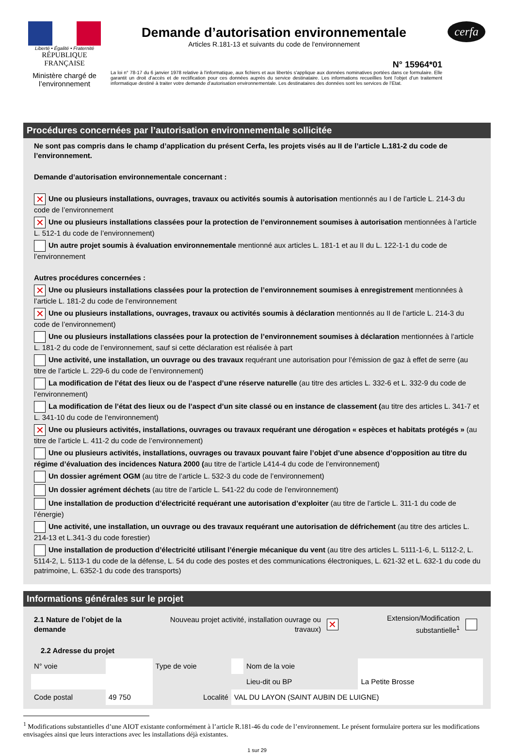Liberté • Égalité • Fraternité
RÉPUBLIQUE FRANÇAISE
Ministère chargé de l’environnement
Demande d’autorisation environnementale
Articles R.181-13 et suivants du code de l'environnement
N° 15964*01
La loi n° 78-17 du 6 janvier 1978 relative à l'informatique, aux fichiers et aux libertés s'applique aux données nominatives portées dans ce formulaire. Elle garantit un droit d’accès et de rectification pour ces données auprès du service destinataire. Les informations recueillies font l’objet d’un traitement informatique destiné à traiter votre demande d’autorisation environnementale. Les destinataires des données sont les services de l’Etat.
cerfa
Procédures concernées par l’autorisation environnementale sollicitée
Ne sont pas compris dans le champ d’application du présent Cerfa, les projets visés au II de l’article L.181-2 du code de l’environnement.
Demande d’autorisation environnementale concernant :
✕ Une ou plusieurs installations, ouvrages, travaux ou activités soumis à autorisation mentionnés au I de l’article L. 214-3 du code de l’environnement
✕ Une ou plusieurs installations classées pour la protection de l’environnement soumises à autorisation mentionnées à l’article L. 512-1 du code de l’environnement)
Un autre projet soumis à évaluation environnementale mentionné aux articles L. 181-1 et au II du L. 122-1-1 du code de l’environnement
Autres procédures concernées :
✕ Une ou plusieurs installations classées pour la protection de l’environnement soumises à enregistrement mentionnées à l’article L. 181-2 du code de l’environnement
✕ Une ou plusieurs installations, ouvrages, travaux ou activités soumis à déclaration mentionnés au II de l’article L. 214-3 du code de l’environnement)
Une ou plusieurs installations classées pour la protection de l’environnement soumises à déclaration mentionnées à l’article L. 181-2 du code de l’environnement, sauf si cette déclaration est réalisée à part
Une activité, une installation, un ouvrage ou des travaux requérant une autorisation pour l’émission de gaz à effet de serre (au titre de l’article L. 229-6 du code de l’environnement)
La modification de l’état des lieux ou de l’aspect d’une réserve naturelle (au titre des articles L. 332-6 et L. 332-9 du code de l’environnement)
La modification de l’état des lieux ou de l’aspect d’un site classé ou en instance de classement (au titre des articles L. 341-7 et L. 341-10 du code de l’environnement)
✕ Une ou plusieurs activités, installations, ouvrages ou travaux requérant une dérogation « espèces et habitats protégés » (au titre de l’article L. 411-2 du code de l’environnement)
Une ou plusieurs activités, installations, ouvrages ou travaux pouvant faire l’objet d’une absence d’opposition au titre du régime d’évaluation des incidences Natura 2000 (au titre de l’article L414-4 du code de l’environnement)
Un dossier agrément OGM (au titre de l’article L. 532-3 du code de l’environnement)
Un dossier agrément déchets (au titre de l’article L. 541-22 du code de l’environnement)
Une installation de production d’électricité requérant une autorisation d’exploiter (au titre de l’article L. 311-1 du code de l’énergie)
Une activité, une installation, un ouvrage ou des travaux requérant une autorisation de défrichement (au titre des articles L. 214-13 et L.341-3 du code forestier)
Une installation de production d’électricité utilisant l’énergie mécanique du vent (au titre des articles L. 5111-1-6, L. 5112-2, L. 5114-2, L. 5113-1 du code de la défense, L. 54 du code des postes et des communications électroniques, L. 621-32 et L. 632-1 du code du patrimoine, L. 6352-1 du code des transports)
Informations générales sur le projet
| 2.1 Nature de l’objet de la demande | Nouveau projet activité, installation ouvrage ou travaux) | ✕ | Extension/Modification substantielle<sup>1</sup> | |
2.2 Adresse du projet
| N° voie | | Type de voie | | Nom de la voie | |
| | | | | Lieu-dit ou BP | La Petite Brosse |
| Code postal | 49 750 | Localité | VAL DU LAYON (SAINT AUBIN DE LUIGNE) | | |
<sup>1</sup> Modifications substantielles d’une AIOT existante conformément à l’article R.181-46 du code de l’environnement. Le présent formulaire portera sur les modifications envisagées ainsi que leurs interactions avec les installations déjà existantes.
1 sur 29